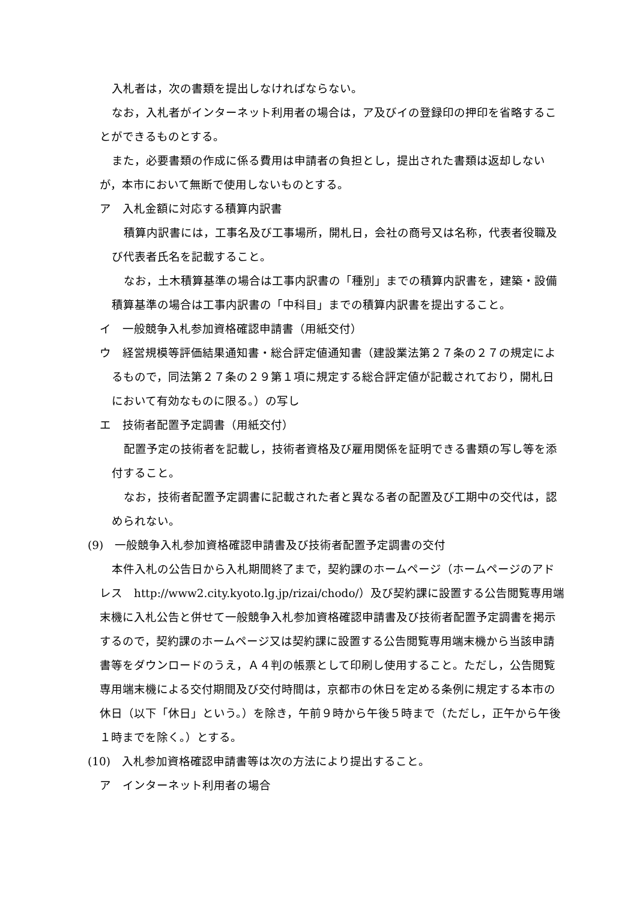入札者は，次の書類を提出しなければならない。
なお，入札者がインターネット利用者の場合は，ア及びイの登録印の押印を省略することができるものとする。
また，必要書類の作成に係る費用は申請者の負担とし，提出された書類は返却しないが，本市において無断で使用しないものとする。
ア　入札金額に対応する積算内訳書
積算内訳書には，工事名及び工事場所，開札日，会社の商号又は名称，代表者役職及び代表者氏名を記載すること。
なお，土木積算基準の場合は工事内訳書の「種別」までの積算内訳書を，建築・設備積算基準の場合は工事内訳書の「中科目」までの積算内訳書を提出すること。
イ　一般競争入札参加資格確認申請書（用紙交付）
ウ　経営規模等評価結果通知書・総合評定値通知書（建設業法第２７条の２７の規定によるもので，同法第２７条の２９第１項に規定する総合評定値が記載されており，開札日において有効なものに限る。）の写し
エ　技術者配置予定調書（用紙交付）
配置予定の技術者を記載し，技術者資格及び雇用関係を証明できる書類の写し等を添付すること。
なお，技術者配置予定調書に記載された者と異なる者の配置及び工期中の交代は，認められない。
(9)　一般競争入札参加資格確認申請書及び技術者配置予定調書の交付
本件入札の公告日から入札期間終了まで，契約課のホームページ（ホームページのアドレス　http://www2.city.kyoto.lg.jp/rizai/chodo/）及び契約課に設置する公告閲覧専用端末機に入札公告と併せて一般競争入札参加資格確認申請書及び技術者配置予定調書を掲示するので，契約課のホームページ又は契約課に設置する公告閲覧専用端末機から当該申請書等をダウンロードのうえ，Ａ４判の帳票として印刷し使用すること。ただし，公告閲覧専用端末機による交付期間及び交付時間は，京都市の休日を定める条例に規定する本市の休日（以下「休日」という。）を除き，午前９時から午後５時まで（ただし，正午から午後１時までを除く。）とする。
(10)　入札参加資格確認申請書等は次の方法により提出すること。
ア　インターネット利用者の場合